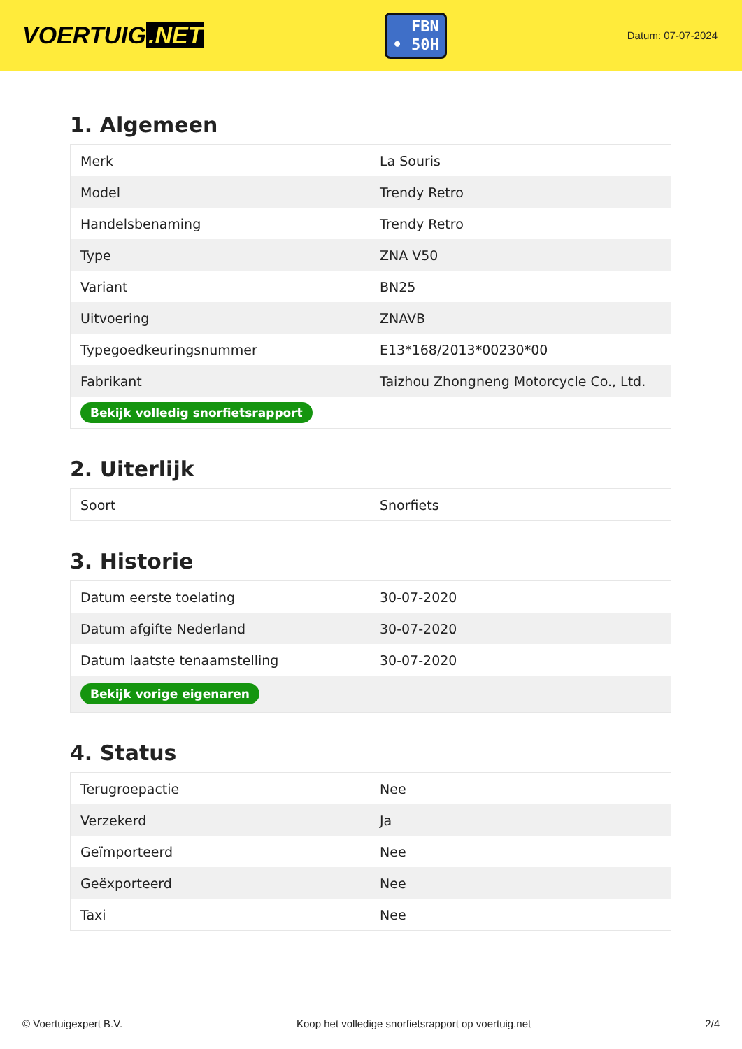VOERTUIG.NET
FBN
• 50H
Datum: 07-07-2024
1. Algemeen
| Merk | La Souris |
| Model | Trendy Retro |
| Handelsbenaming | Trendy Retro |
| Type | ZNA V50 |
| Variant | BN25 |
| Uitvoering | ZNAVB |
| Typegoedkeuringsnummer | E13*168/2013*00230*00 |
| Fabrikant | Taizhou Zhongneng Motorcycle Co., Ltd. |
| Bekijk volledig snorfietsrapport | |
2. Uiterlijk
| Soort | Snorfiets |
3. Historie
| Datum eerste toelating | 30-07-2020 |
| Datum afgifte Nederland | 30-07-2020 |
| Datum laatste tenaamstelling | 30-07-2020 |
| Bekijk vorige eigenaren | |
4. Status
| Terugroepactie | Nee |
| Verzekerd | Ja |
| Geïmporteerd | Nee |
| Geëxporteerd | Nee |
| Taxi | Nee |
© Voertuigexpert B.V. Koop het volledige snorfietsrapport op voertuig.net 2/4